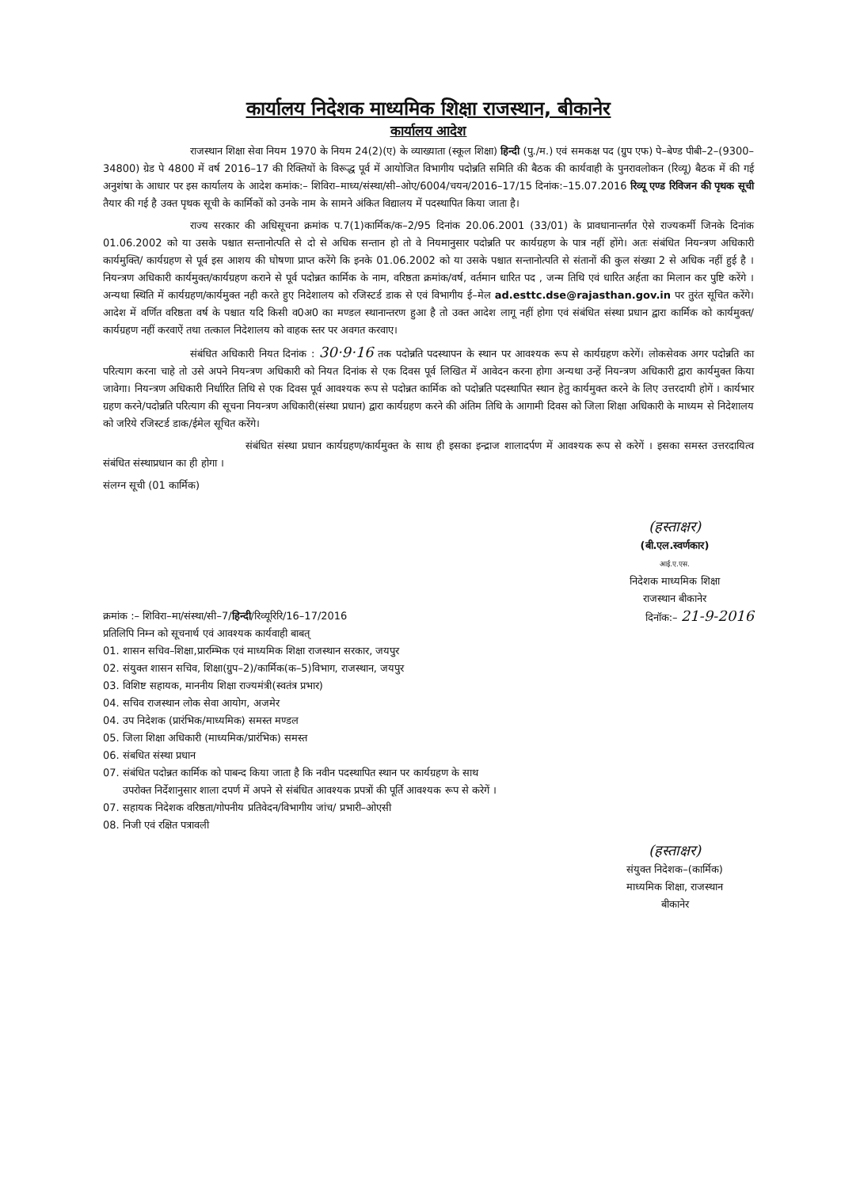कार्यालय निदेशक माध्यमिक शिक्षा राजस्थान, बीकानेर
कार्यालय आदेश
राजस्थान शिक्षा सेवा नियम 1970 के नियम 24(2)(ए) के व्याख्याता (स्कूल शिक्षा) हिन्दी (पु./म.) एवं समकक्ष पद (ग्रुप एफ) पे–बेण्ड पीबी–2–(9300–34800) ग्रेड पे 4800 में वर्ष 2016–17 की रिक्तियों के विरूद्ध पूर्व में आयोजित विभागीय पदोन्नति समिति की बैठक की कार्यवाही के पुनरावलोकन (रिव्यू) बैठक में की गई अनुशंषा के आधार पर इस कार्यालय के आदेश कमांक:– शिविरा–माध्य/संस्था/सी–ओए/6004/चयन/2016–17/15 दिनांक:–15.07.2016 रिव्यू एण्ड रिविजन की पृथक सूची तैयार की गई है उक्त पृथक सूची के कार्मिकों को उनके नाम के सामने अंकित विद्यालय में पदस्थापित किया जाता है।
राज्य सरकार की अधिसूचना क्रमांक प.7(1)कार्मिक/क–2/95 दिनांक 20.06.2001 (33/01) के प्रावधानान्तर्गत ऐसे राज्यकर्मी जिनके दिनांक 01.06.2002 को या उसके पश्चात सन्तानोत्पति से दो से अधिक सन्तान हो तो वे नियमानुसार पदोन्नति पर कार्यग्रहण के पात्र नहीं होंगे। अतः संबंधित नियन्त्रण अधिकारी कार्यमुक्ति/ कार्यग्रहण से पूर्व इस आशय की घोषणा प्राप्त करेंगे कि इनके 01.06.2002 को या उसके पश्चात सन्तानोत्पति से संतानों की कुल संख्या 2 से अधिक नहीं हुई है । नियन्त्रण अधिकारी कार्यमुक्त/कार्यग्रहण कराने से पूर्व पदोन्नत कार्मिक के नाम, वरिष्ठता क्रमांक/वर्ष, वर्तमान धारित पद , जन्म तिथि एवं धारित अर्हता का मिलान कर पुष्टि करेंगे । अन्यथा स्थिति में कार्यग्रहण/कार्यमुक्त नही करते हुए निदेशालय को रजिस्टर्ड डाक से एवं विभागीय ई–मेल ad.esttc.dse@rajasthan.gov.in पर तुरंत सूचित करेंगे। आदेश में वर्णित वरिष्ठता वर्ष के पश्चात यदि किसी व0अ0 का मण्डल स्थानान्तरण हुआ है तो उक्त आदेश लागू नहीं होगा एवं संबंधित संस्था प्रधान द्वारा कार्मिक को कार्यमुक्त/कार्यग्रहण नहीं करवाऐं तथा तत्काल निदेशालय को वाहक स्तर पर अवगत करवाए।
संबंधित अधिकारी नियत दिनांक : 30·9·16 तक पदोन्नति पदस्थापन के स्थान पर आवश्यक रूप से कार्यग्रहण करेगें। लोकसेवक अगर पदोन्नति का परित्याग करना चाहे तो उसे अपने नियन्त्रण अधिकारी को नियत दिनांक से एक दिवस पूर्व लिखित में आवेदन करना होगा अन्यथा उन्हें नियन्त्रण अधिकारी द्वारा कार्यमुक्त किया जावेगा। नियन्त्रण अधिकारी निर्धारित तिथि से एक दिवस पूर्व आवश्यक रूप से पदोन्नत कार्मिक को पदोन्नति पदस्थापित स्थान हेतु कार्यमुक्त करने के लिए उत्तरदायी होगें । कार्यभार ग्रहण करने/पदोन्नति परित्याग की सूचना नियन्त्रण अधिकारी(संस्था प्रधान) द्वारा कार्यग्रहण करने की अंतिम तिथि के आगामी दिवस को जिला शिक्षा अधिकारी के माध्यम से निदेशालय को जरिये रजिस्टर्ड डाक/ईमेल सूचित करेंगे।
संबंधित संस्था प्रधान कार्यग्रहण/कार्यमुक्त के साथ ही इसका इन्द्राज शालादर्पण में आवश्यक रूप से करेगें । इसका समस्त उत्तरदायित्व संबंधित संस्थाप्रधान का ही होगा ।
संलग्न सूची (01 कार्मिक)
(हस्ताक्षर)
(बी.एल.स्वर्णकार)
आई.ए.एस.
निदेशक माध्यमिक शिक्षा
राजस्थान बीकानेर
क्रमांक :– शिविरा–मा/संस्था/सी–7/हिन्दी/रिव्यूरिरि/16–17/2016
प्रतिलिपि निम्न को सूचनार्थ एवं आवश्यक कार्यवाही बाबत्
दिनॉक:– 21-9-2016
01. शासन सचिव–शिक्षा,प्रारम्भिक एवं माध्यमिक शिक्षा राजस्थान सरकार, जयपुर
02. संयुक्त शासन सचिव, शिक्षा(ग्रुप–2)/कार्मिक(क–5)विभाग, राजस्थान, जयपुर
03. विशिष्ट सहायक, माननीय शिक्षा राज्यमंत्री(स्वतंत्र प्रभार)
04. सचिव राजस्थान लोक सेवा आयोग, अजमेर
04. उप निदेशक (प्रारंभिक/माध्यमिक) समस्त मण्डल
05. जिला शिक्षा अधिकारी (माध्यमिक/प्रारंभिक) समस्त
06. संबधित संस्था प्रधान
07. संबंधित पदोन्नत कार्मिक को पाबन्द किया जाता है कि नवीन पदस्थापित स्थान पर कार्यग्रहण के साथ
उपरोक्त निर्देशानुसार शाला दपर्ण में अपने से संबंधित आवश्यक प्रपत्रों की पूर्ति आवश्यक रूप से करेगें ।
07. सहायक निदेशक वरिष्ठता/गोपनीय प्रतिवेदन/विभागीय जांच/ प्रभारी–ओएसी
08. निजी एवं रक्षित पत्रावली
(हस्ताक्षर)
संयुक्त निदेशक–(कार्मिक)
माध्यमिक शिक्षा, राजस्थान
बीकानेर